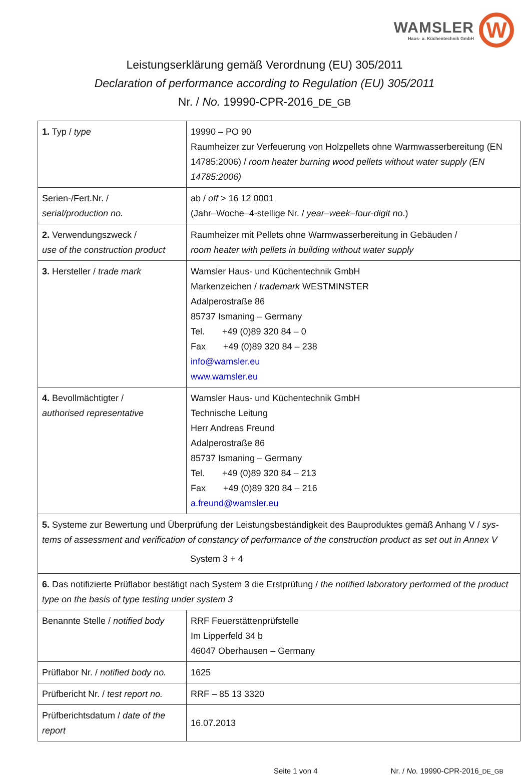WAMSLER
Haus- u. Küchentechnik GmbH
W
Leistungserklärung gemäß Verordnung (EU) 305/2011
Declaration of performance according to Regulation (EU) 305/2011
Nr. / No. 19990-CPR-2016_DE_GB
| 1. Typ / type | 19990 – PO 90 Raumheizer zur Verfeuerung von Holzpellets ohne Warmwasserbereitung (EN 14785:2006) / room heater burning wood pellets without water supply (EN 14785:2006) |
| Serien-/Fert.Nr. / serial/production no. | ab / off > 16 12 0001 (Jahr–Woche–4-stellige Nr. / year–week–four-digit no .) |
| 2. Verwendungszweck / use of the construction product | Raumheizer mit Pellets ohne Warmwasserbereitung in Gebäuden / room heater with pellets in building without water supply |
| 3. Hersteller / trade mark | Wamsler Haus- und Küchentechnik GmbH Markenzeichen / trademark WESTMINSTER Adalperostraße 86 85737 Ismaning – Germany Tel. +49 (0)89 320 84 – 0 Fax +49 (0)89 320 84 – 238 info@wamsler.eu www.wamsler.eu |
| 4. Bevollmächtigter / authorised representative | Wamsler Haus- und Küchentechnik GmbH Technische Leitung Herr Andreas Freund Adalperostraße 86 85737 Ismaning – Germany Tel. +49 (0)89 320 84 – 213 Fax +49 (0)89 320 84 – 216 a.freund@wamsler.eu |
| 5. Systeme zur Bewertung und Überprüfung der Leistungsbeständigkeit des Bauproduktes gemäß Anhang V / sys-tems of assessment and verification of constancy of performance of the construction product as set out in Annex V System 3 + 4 | |
| 6. Das notifizierte Prüflabor bestätigt nach System 3 die Erstprüfung / the notified laboratory performed of the product type on the basis of type testing under system 3 | |
| Benannte Stelle / notified body | RRF Feuerstättenprüfstelle Im Lipperfeld 34 b 46047 Oberhausen – Germany |
| Prüflabor Nr. / notified body no. | 1625 |
| Prüfbericht Nr. / test report no. | RRF – 85 13 3320 |
| Prüfberichtsdatum / date of the report | 16.07.2013 |
Seite 1 von 4 Nr. / No. 19990-CPR-2016_DE_GB